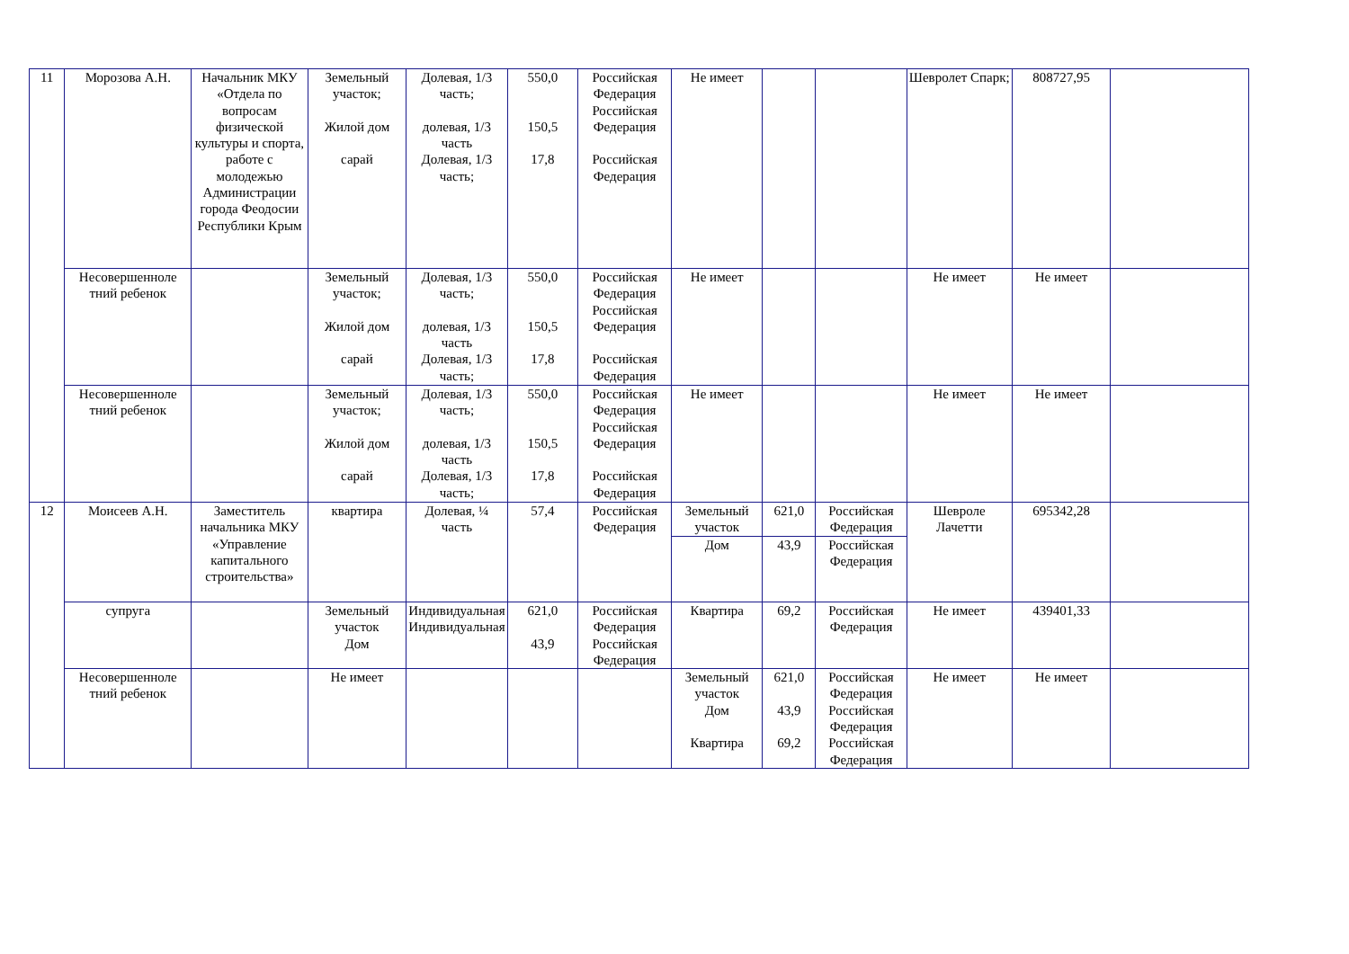| 11 | Морозова А.Н. | Начальник МКУ «Отдела по вопросам физической культуры и спорта, работе с молодежью Администрации города Феодосии Республики Крым | Земельный участок; Жилой дом сарай | Долевая, 1/3 часть; долевая, 1/3 часть Долевая, 1/3 часть; | 550,0 150,5 17,8 | Российская Федерация Российская Федерация Российская Федерация | Не имеет | | | Шевролет Спарк; | 808727,95 | |
| | Несовершенноле тний ребенок | | Земельный участок; Жилой дом сарай | Долевая, 1/3 часть; долевая, 1/3 часть Долевая, 1/3 часть; | 550,0 150,5 17,8 | Российская Федерация Российская Федерация Российская Федерация | Не имеет | | | Не имеет | Не имеет | |
| | Несовершенноле тний ребенок | | Земельный участок; Жилой дом сарай | Долевая, 1/3 часть; долевая, 1/3 часть Долевая, 1/3 часть; | 550,0 150,5 17,8 | Российская Федерация Российская Федерация Российская Федерация | Не имеет | | | Не имеет | Не имеет | |
| 12 | Моисеев А.Н. | Заместитель начальника МКУ «Управление капитального строительства» | квартира | Долевая, ¼ часть | 57,4 | Российская Федерация | Земельный участок | 621,0 | Российская Федерация | Шевроле Лачетти | 695342,28 | |
| | | | | | | | Дом | 43,9 | Российская Федерация | | | |
| | супруга | | Земельный участок Дом | Индивидуальная Индивидуальная | 621,0 43,9 | Российская Федерация Российская Федерация | Квартира | 69,2 | Российская Федерация | Не имеет | 439401,33 | |
| | Несовершенноле тний ребенок | | Не имеет | | | | Земельный участок Дом Квартира | 621,0 43,9 69,2 | Российская Федерация Российская Федерация Российская Федерация | Не имеет | Не имеет | |